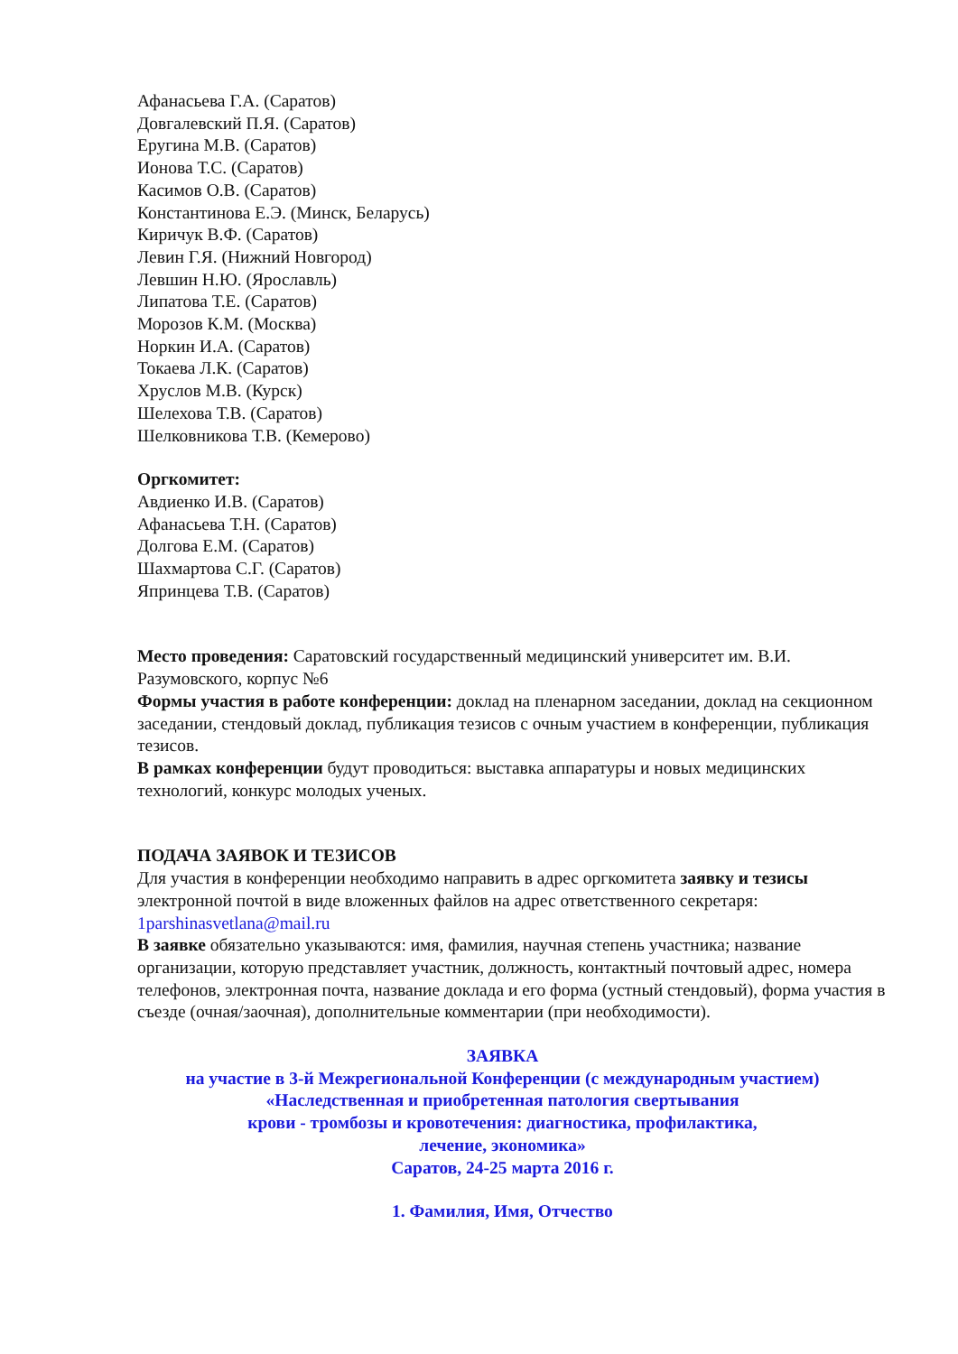Афанасьева Г.А. (Саратов)
Довгалевский П.Я. (Саратов)
Еругина М.В. (Саратов)
Ионова Т.С. (Саратов)
Касимов О.В. (Саратов)
Константинова Е.Э. (Минск, Беларусь)
Киричук В.Ф. (Саратов)
Левин Г.Я. (Нижний Новгород)
Левшин Н.Ю. (Ярославль)
Липатова Т.Е. (Саратов)
Морозов К.М. (Москва)
Норкин И.А. (Саратов)
Токаева Л.К. (Саратов)
Хруслов М.В. (Курск)
Шелехова Т.В. (Саратов)
Шелковникова Т.В. (Кемерово)
Оргкомитет:
Авдиенко И.В. (Саратов)
Афанасьева Т.Н. (Саратов)
Долгова Е.М. (Саратов)
Шахмартова С.Г. (Саратов)
Япринцева Т.В. (Саратов)
Место проведения: Саратовский государственный медицинский университет им. В.И. Разумовского, корпус №6
Формы участия в работе конференции: доклад на пленарном заседании, доклад на секционном заседании, стендовый доклад, публикация тезисов с очным участием в конференции, публикация тезисов.
В рамках конференции будут проводиться: выставка аппаратуры и новых медицинских технологий, конкурс молодых ученых.
ПОДАЧА ЗАЯВОК И ТЕЗИСОВ
Для участия в конференции необходимо направить в адрес оргкомитета заявку и тезисы электронной почтой в виде вложенных файлов на адрес ответственного секретаря: 1parshinasvetlana@mail.ru
В заявке обязательно указываются: имя, фамилия, научная степень участника; название организации, которую представляет участник, должность, контактный почтовый адрес, номера телефонов, электронная почта, название доклада и его форма (устный стендовый), форма участия в съезде (очная/заочная), дополнительные комментарии (при необходимости).
ЗАЯВКА
на участие в 3-й Межрегиональной Конференции (с международным участием)
«Наследственная и приобретенная патология свертывания
крови - тромбозы и кровотечения: диагностика, профилактика,
лечение, экономика»
Саратов, 24-25 марта 2016 г.
1. Фамилия, Имя, Отчество